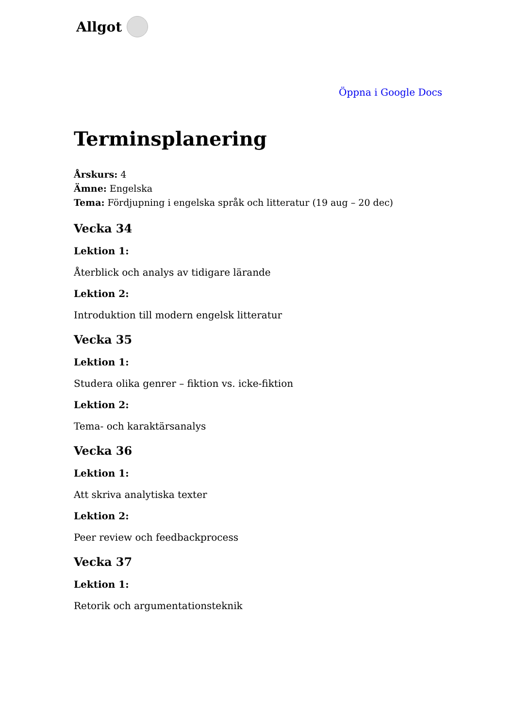Allgot
Öppna i Google Docs
Terminsplanering
Årskurs: 4
Ämne: Engelska
Tema: Fördjupning i engelska språk och litteratur (19 aug – 20 dec)
Vecka 34
Lektion 1:
Återblick och analys av tidigare lärande
Lektion 2:
Introduktion till modern engelsk litteratur
Vecka 35
Lektion 1:
Studera olika genrer – fiktion vs. icke-fiktion
Lektion 2:
Tema- och karaktärsanalys
Vecka 36
Lektion 1:
Att skriva analytiska texter
Lektion 2:
Peer review och feedbackprocess
Vecka 37
Lektion 1:
Retorik och argumentationsteknik